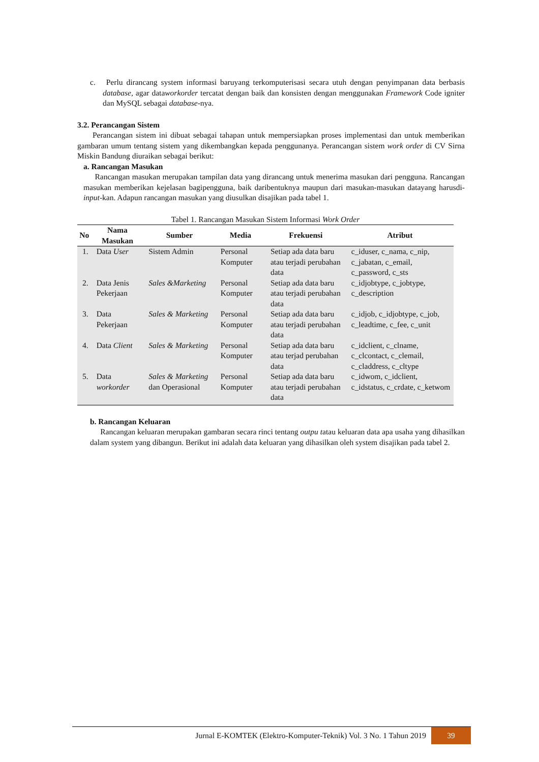c. Perlu dirancang system informasi baruyang terkomputerisasi secara utuh dengan penyimpanan data berbasis database, agar dataworkorder tercatat dengan baik dan konsisten dengan menggunakan Framework Code igniter dan MySQL sebagai database-nya.
3.2. Perancangan Sistem
Perancangan sistem ini dibuat sebagai tahapan untuk mempersiapkan proses implementasi dan untuk memberikan gambaran umum tentang sistem yang dikembangkan kepada penggunanya. Perancangan sistem work order di CV Sirna Miskin Bandung diuraikan sebagai berikut:
a. Rancangan Masukan
Rancangan masukan merupakan tampilan data yang dirancang untuk menerima masukan dari pengguna. Rancangan masukan memberikan kejelasan bagipengguna, baik daribentuknya maupun dari masukan-masukan datayang harusdi-input-kan. Adapun rancangan masukan yang diusulkan disajikan pada tabel 1.
Tabel 1. Rancangan Masukan Sistem Informasi Work Order
| No | Nama Masukan | Sumber | Media | Frekuensi | Atribut |
| --- | --- | --- | --- | --- | --- |
| 1. | Data User | Sistem Admin | Personal Komputer | Setiap ada data baru atau terjadi perubahan data | c_iduser, c_nama, c_nip, c_jabatan, c_email, c_password, c_sts |
| 2. | Data Jenis Pekerjaan | Sales &Marketing | Personal Komputer | Setiap ada data baru atau terjadi perubahan data | c_idjobtype, c_jobtype, c_description |
| 3. | Data Pekerjaan | Sales & Marketing | Personal Komputer | Setiap ada data baru atau terjadi perubahan data | c_idjob, c_idjobtype, c_job, c_leadtime, c_fee, c_unit |
| 4. | Data Client | Sales & Marketing | Personal Komputer | Setiap ada data baru atau terjad perubahan data | c_idclient, c_clname, c_clcontact, c_clemail, c_claddress, c_cltype |
| 5. | Data workorder | Sales & Marketing dan Operasional | Personal Komputer | Setiap ada data baru atau terjadi perubahan data | c_idwom, c_idclient, c_idstatus, c_crdate, c_ketwom |
b. Rancangan Keluaran
Rancangan keluaran merupakan gambaran secara rinci tentang outpu tatau keluaran data apa usaha yang dihasilkan dalam system yang dibangun. Berikut ini adalah data keluaran yang dihasilkan oleh system disajikan pada tabel 2.
Jurnal E-KOMTEK (Elektro-Komputer-Teknik) Vol. 3 No. 1 Tahun 2019 39